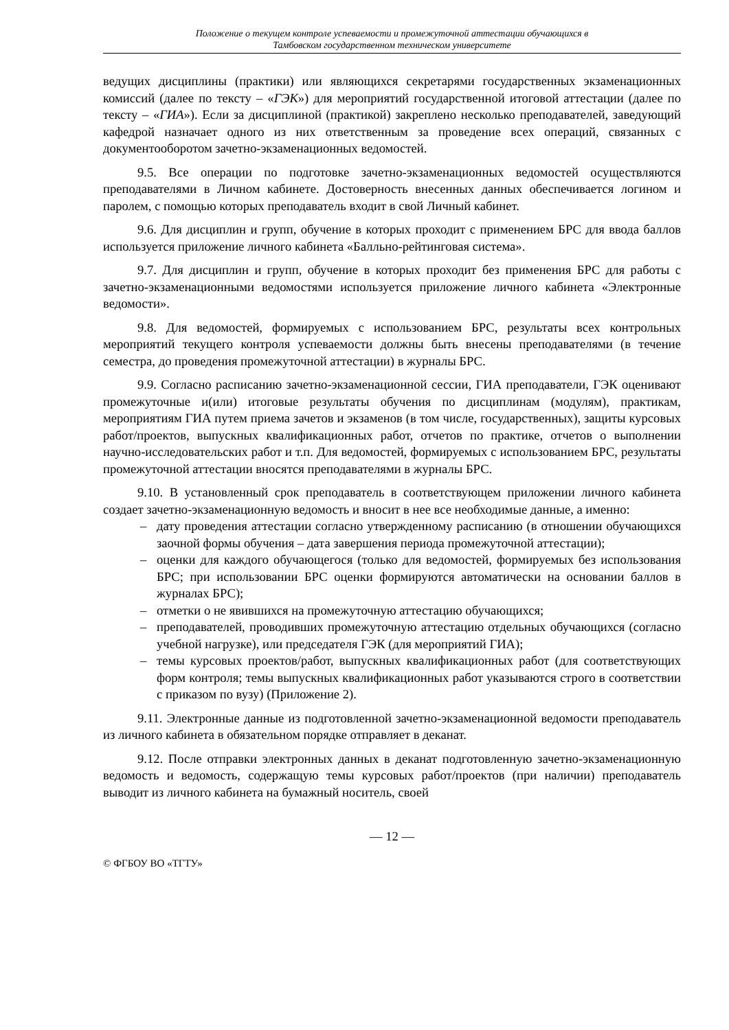Положение о текущем контроле успеваемости и промежуточной аттестации обучающихся в
Тамбовском государственном техническом университете
ведущих дисциплины (практики) или являющихся секретарями государственных экзаменационных комиссий (далее по тексту – «ГЭК») для мероприятий государственной итоговой аттестации (далее по тексту – «ГИА»). Если за дисциплиной (практикой) закреплено несколько преподавателей, заведующий кафедрой назначает одного из них ответственным за проведение всех операций, связанных с документооборотом зачетно-экзаменационных ведомостей.
9.5. Все операции по подготовке зачетно-экзаменационных ведомостей осуществляются преподавателями в Личном кабинете. Достоверность внесенных данных обеспечивается логином и паролем, с помощью которых преподаватель входит в свой Личный кабинет.
9.6. Для дисциплин и групп, обучение в которых проходит с применением БРС для ввода баллов используется приложение личного кабинета «Балльно-рейтинговая система».
9.7. Для дисциплин и групп, обучение в которых проходит без применения БРС для работы с зачетно-экзаменационными ведомостями используется приложение личного кабинета «Электронные ведомости».
9.8. Для ведомостей, формируемых с использованием БРС, результаты всех контрольных мероприятий текущего контроля успеваемости должны быть внесены преподавателями (в течение семестра, до проведения промежуточной аттестации) в журналы БРС.
9.9. Согласно расписанию зачетно-экзаменационной сессии, ГИА преподаватели, ГЭК оценивают промежуточные и(или) итоговые результаты обучения по дисциплинам (модулям), практикам, мероприятиям ГИА путем приема зачетов и экзаменов (в том числе, государственных), защиты курсовых работ/проектов, выпускных квалификационных работ, отчетов по практике, отчетов о выполнении научно-исследовательских работ и т.п. Для ведомостей, формируемых с использованием БРС, результаты промежуточной аттестации вносятся преподавателями в журналы БРС.
9.10. В установленный срок преподаватель в соответствующем приложении личного кабинета создает зачетно-экзаменационную ведомость и вносит в нее все необходимые данные, а именно:
– дату проведения аттестации согласно утвержденному расписанию (в отношении обучающихся заочной формы обучения – дата завершения периода промежуточной аттестации);
– оценки для каждого обучающегося (только для ведомостей, формируемых без использования БРС; при использовании БРС оценки формируются автоматически на основании баллов в журналах БРС);
– отметки о не явившихся на промежуточную аттестацию обучающихся;
– преподавателей, проводивших промежуточную аттестацию отдельных обучающихся (согласно учебной нагрузке), или председателя ГЭК (для мероприятий ГИА);
– темы курсовых проектов/работ, выпускных квалификационных работ (для соответствующих форм контроля; темы выпускных квалификационных работ указываются строго в соответствии с приказом по вузу) (Приложение 2).
9.11. Электронные данные из подготовленной зачетно-экзаменационной ведомости преподаватель из личного кабинета в обязательном порядке отправляет в деканат.
9.12. После отправки электронных данных в деканат подготовленную зачетно-экзаменационную ведомость и ведомость, содержащую темы курсовых работ/проектов (при наличии) преподаватель выводит из личного кабинета на бумажный носитель, своей
— 12 —
© ФГБОУ ВО «ТГТУ»